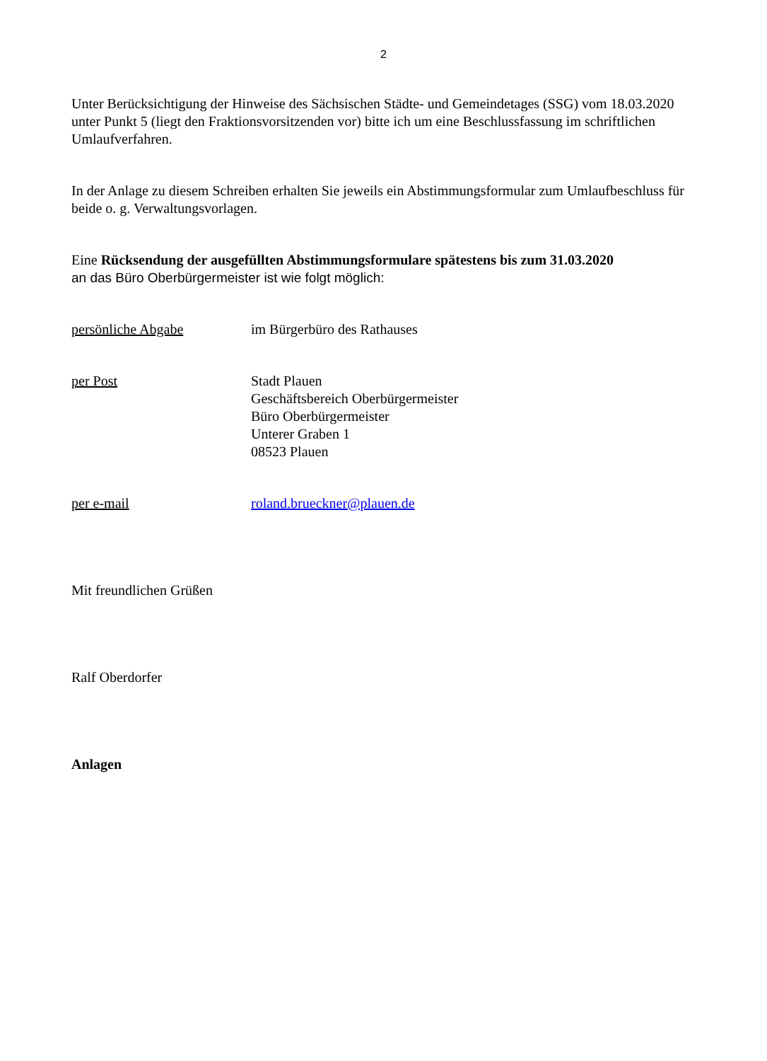2
Unter Berücksichtigung der Hinweise des Sächsischen Städte- und Gemeindetages (SSG) vom 18.03.2020 unter Punkt 5 (liegt den Fraktionsvorsitzenden vor) bitte ich um eine Beschlussfassung im schriftlichen Umlaufverfahren.
In der Anlage zu diesem Schreiben erhalten Sie jeweils ein Abstimmungsformular zum Umlaufbeschluss für beide o. g. Verwaltungsvorlagen.
Eine Rücksendung der ausgefüllten Abstimmungsformulare spätestens bis zum 31.03.2020
an das Büro Oberbürgermeister ist wie folgt möglich:
persönliche Abgabe im Bürgerbüro des Rathauses
per Post Stadt Plauen
Geschäftsbereich Oberbürgermeister
Büro Oberbürgermeister
Unterer Graben 1
08523 Plauen
per e-mail roland.brueckner@plauen.de
Mit freundlichen Grüßen
Ralf Oberdorfer
Anlagen